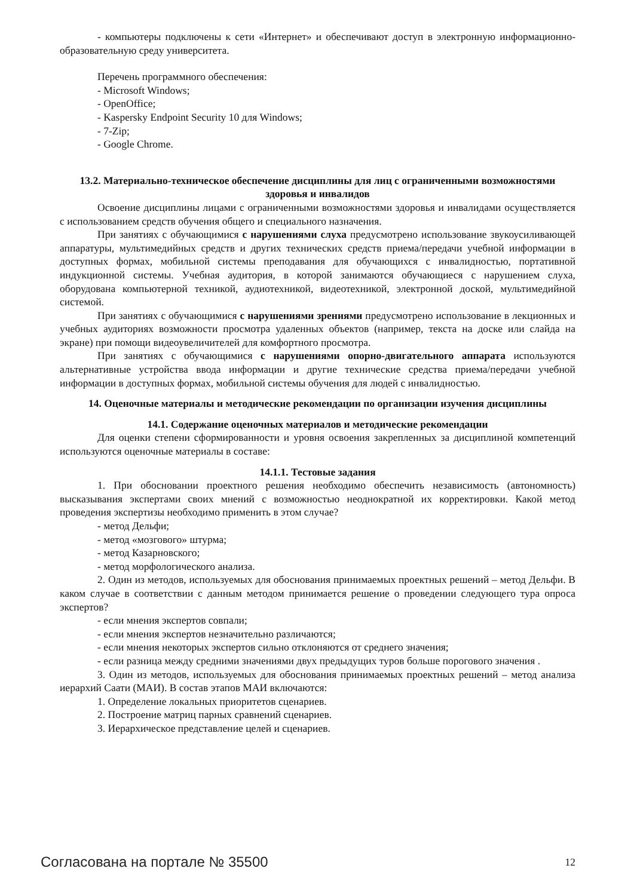- компьютеры подключены к сети «Интернет» и обеспечивают доступ в электронную информационно-образовательную среду университета.
Перечень программного обеспечения:
- Microsoft Windows;
- OpenOffice;
- Kaspersky Endpoint Security 10 для Windows;
- 7-Zip;
- Google Chrome.
13.2. Материально-техническое обеспечение дисциплины для лиц с ограниченными возможностями здоровья и инвалидов
Освоение дисциплины лицами с ограниченными возможностями здоровья и инвалидами осуществляется с использованием средств обучения общего и специального назначения.
При занятиях с обучающимися с нарушениями слуха предусмотрено использование звукоусиливающей аппаратуры, мультимедийных средств и других технических средств приема/передачи учебной информации в доступных формах, мобильной системы преподавания для обучающихся с инвалидностью, портативной индукционной системы. Учебная аудитория, в которой занимаются обучающиеся с нарушением слуха, оборудована компьютерной техникой, аудиотехникой, видеотехникой, электронной доской, мультимедийной системой.
При занятиях с обучающимися с нарушениями зрениями предусмотрено использование в лекционных и учебных аудиториях возможности просмотра удаленных объектов (например, текста на доске или слайда на экране) при помощи видеоувеличителей для комфортного просмотра.
При занятиях с обучающимися с нарушениями опорно-двигательного аппарата используются альтернативные устройства ввода информации и другие технические средства приема/передачи учебной информации в доступных формах, мобильной системы обучения для людей с инвалидностью.
14. Оценочные материалы и методические рекомендации по организации изучения дисциплины
14.1. Содержание оценочных материалов и методические рекомендации
Для оценки степени сформированности и уровня освоения закрепленных за дисциплиной компетенций используются оценочные материалы в составе:
14.1.1. Тестовые задания
1. При обосновании проектного решения необходимо обеспечить независимость (автономность) высказывания экспертами своих мнений с возможностью неоднократной их корректировки. Какой метод проведения экспертизы необходимо применить в этом случае?
- метод Дельфи;
- метод «мозгового» штурма;
- метод Казарновского;
- метод морфологического анализа.
2. Один из методов, используемых для обоснования принимаемых проектных решений – метод Дельфи. В каком случае в соответствии с данным методом принимается решение о проведении следующего тура опроса экспертов?
- если мнения экспертов совпали;
- если мнения экспертов незначительно различаются;
- если мнения некоторых экспертов сильно отклоняются от среднего значения;
- если разница между средними значениями двух предыдущих туров больше порогового значения .
3. Один из методов, используемых для обоснования принимаемых проектных решений – метод анализа иерархий Саати (МАИ). В состав этапов МАИ включаются:
1. Определение локальных приоритетов сценариев.
2. Построение матриц парных сравнений сценариев.
3. Иерархическое представление целей и сценариев.
Согласована на портале № 35500 12